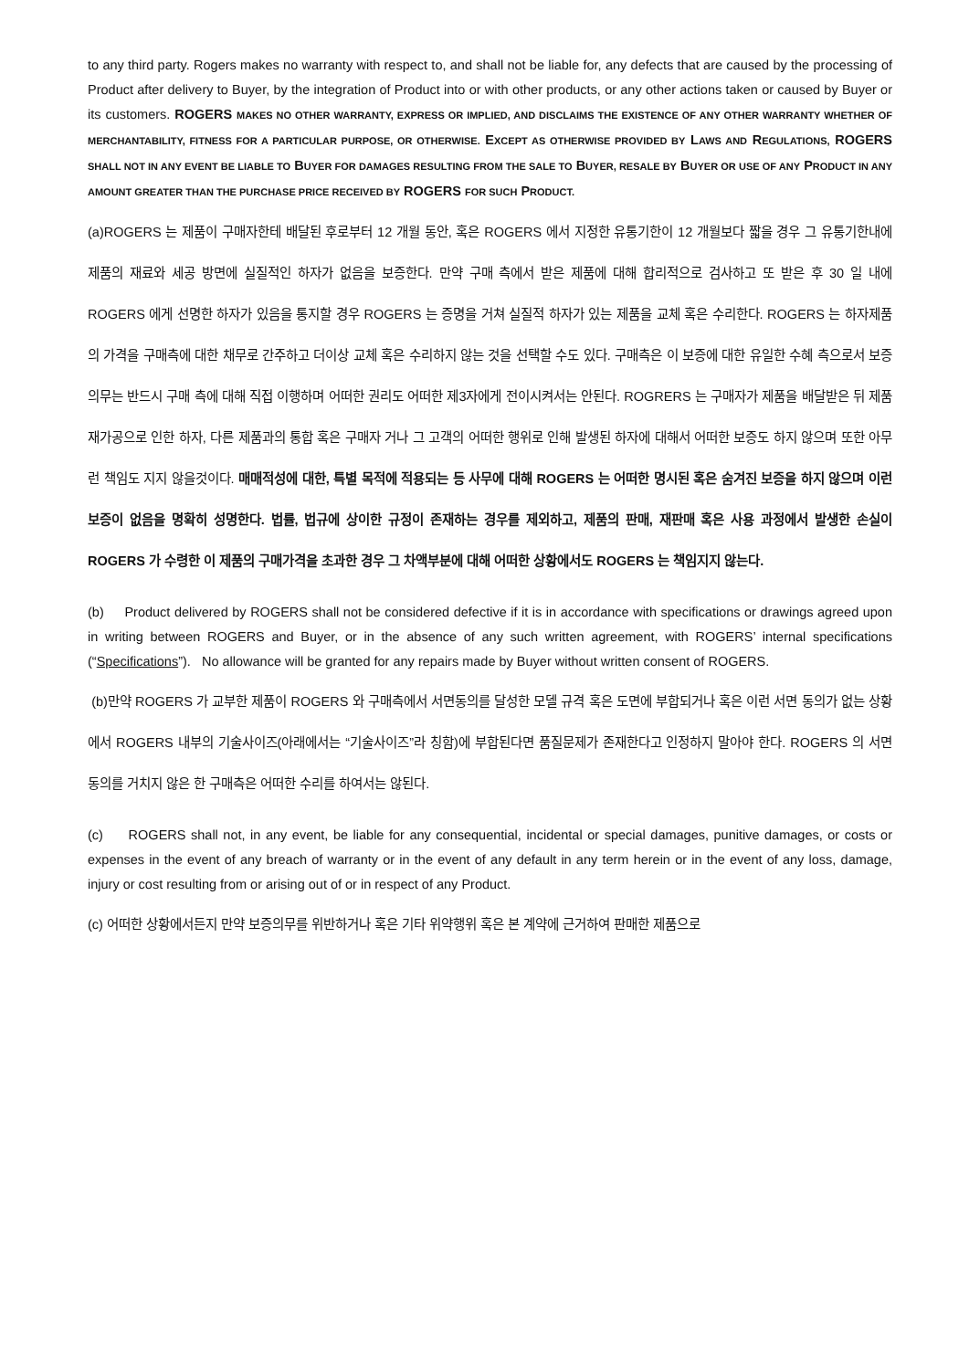to any third party. Rogers makes no warranty with respect to, and shall not be liable for, any defects that are caused by the processing of Product after delivery to Buyer, by the integration of Product into or with other products, or any other actions taken or caused by Buyer or its customers. ROGERS MAKES NO OTHER WARRANTY, EXPRESS OR IMPLIED, AND DISCLAIMS THE EXISTENCE OF ANY OTHER WARRANTY WHETHER OF MERCHANTABILITY, FITNESS FOR A PARTICULAR PURPOSE, OR OTHERWISE. EXCEPT AS OTHERWISE PROVIDED BY LAWS AND REGULATIONS, ROGERS SHALL NOT IN ANY EVENT BE LIABLE TO BUYER FOR DAMAGES RESULTING FROM THE SALE TO BUYER, RESALE BY BUYER OR USE OF ANY PRODUCT IN ANY AMOUNT GREATER THAN THE PURCHASE PRICE RECEIVED BY ROGERS FOR SUCH PRODUCT.
(a)ROGERS 는 제품이 구매자한테 배달된 후로부터 12 개월 동안, 혹은 ROGERS 에서 지정한 유통기한이 12 개월보다 짧을 경우 그 유통기한내에 제품의 재료와 세공 방면에 실질적인 하자가 없음을 보증한다. 만약 구매 측에서 받은 제품에 대해 합리적으로 검사하고 또 받은 후 30 일 내에 ROGERS 에게 선명한 하자가 있음을 통지할 경우 ROGERS 는 증명을 거쳐 실질적 하자가 있는 제품을 교체 혹은 수리한다. ROGERS 는 하자제품의 가격을 구매측에 대한 채무로 간주하고 더이상 교체 혹은 수리하지 않는 것을 선택할 수도 있다. 구매측은 이 보증에 대한 유일한 수혜 측으로서 보증의무는 반드시 구매 측에 대해 직접 이행하며 어떠한 권리도 어떠한 제3자에게 전이시켜서는 안된다. ROGRERS 는 구매자가 제품을 배달받은 뒤 제품재가공으로 인한 하자, 다른 제품과의 통합 혹은 구매자 거나 그 고객의 어떠한 행위로 인해 발생된 하자에 대해서 어떠한 보증도 하지 않으며 또한 아무런 책임도 지지 않을것이다. 매매적성에 대한, 특별 목적에 적용되는 등 사무에 대해 ROGERS 는 어떠한 명시된 혹은 숨겨진 보증을 하지 않으며 이런 보증이 없음을 명확히 성명한다. 법률, 법규에 상이한 규정이 존재하는 경우를 제외하고, 제품의 판매, 재판매 혹은 사용 과정에서 발생한 손실이 ROGERS 가 수령한 이 제품의 구매가격을 초과한 경우 그 차액부분에 대해 어떠한 상황에서도 ROGERS 는 책임지지 않는다.
(b) Product delivered by ROGERS shall not be considered defective if it is in accordance with specifications or drawings agreed upon in writing between ROGERS and Buyer, or in the absence of any such written agreement, with ROGERS’ internal specifications (“Specifications”). No allowance will be granted for any repairs made by Buyer without written consent of ROGERS.
(b)만약 ROGERS 가 교부한 제품이 ROGERS 와 구매측에서 서면동의를 달성한 모델 규격 혹은 도면에 부합되거나 혹은 이런 서면 동의가 없는 상황에서 ROGERS 내부의 기술사이즈(아래에서는 “기술사이즈”라 칭함)에 부합된다면 품질문제가 존재한다고 인정하지 말아야 한다. ROGERS 의 서면 동의를 거치지 않은 한 구매측은 어떠한 수리를 하여서는 않된다.
(c) ROGERS shall not, in any event, be liable for any consequential, incidental or special damages, punitive damages, or costs or expenses in the event of any breach of warranty or in the event of any default in any term herein or in the event of any loss, damage, injury or cost resulting from or arising out of or in respect of any Product.
(c) 어떠한 상황에서든지 만약 보증의무를 위반하거나 혹은 기타 위약행위 혹은 본 계약에 근거하여 판매한 제품으로